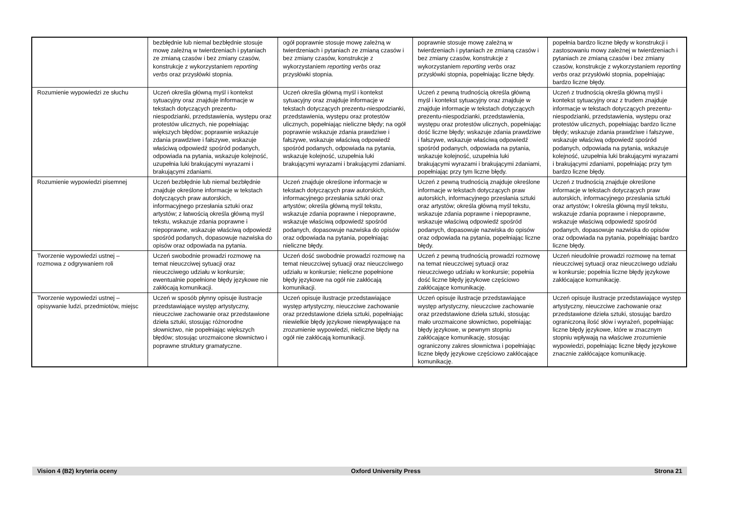| | bezbłędnie lub niemal bezbłędnie stosuje mowę zależną w twierdzeniach i pytaniach ze zmianą czasów i bez zmiany czasów, konstrukcje z wykorzystaniem reporting verbs oraz przysłówki stopnia. | ogół poprawnie stosuje mowę zależną w twierdzeniach i pytaniach ze zmianą czasów i bez zmiany czasów, konstrukcje z wykorzystaniem reporting verbs oraz przysłówki stopnia. | poprawnie stosuje mowę zależną w twierdzeniach i pytaniach ze zmianą czasów i bez zmiany czasów, konstrukcje z wykorzystaniem reporting verbs oraz przysłówki stopnia, popełniając liczne błędy. | popełnia bardzo liczne błędy w konstrukcji i zastosowaniu mowy zależnej w twierdzeniach i pytaniach ze zmianą czasów i bez zmiany czasów, konstrukcje z wykorzystaniem reporting verbs oraz przysłówki stopnia, popełniając bardzo liczne błędy. |
| Rozumienie wypowiedzi ze słuchu | Uczeń określa główną myśl i kontekst sytuacyjny oraz znajduje informacje w tekstach dotyczących prezentu-niespodzianki, przedstawienia, występu oraz protestów ulicznych, nie popełniając większych błędów; poprawnie wskazuje zdania prawdziwe i fałszywe, wskazuje właściwą odpowiedź spośród podanych, odpowiada na pytania, wskazuje kolejność, uzupełnia luki brakującymi wyrazami i brakującymi zdaniami. | Uczeń określa główną myśl i kontekst sytuacyjny oraz znajduje informacje w tekstach dotyczących prezentu-niespodzianki, przedstawienia, występu oraz protestów ulicznych, popełniając nieliczne błędy; na ogół poprawnie wskazuje zdania prawdziwe i fałszywe, wskazuje właściwą odpowiedź spośród podanych, odpowiada na pytania, wskazuje kolejność, uzupełnia luki brakującymi wyrazami i brakującymi zdaniami. | Uczeń z pewną trudnością określa główną myśl i kontekst sytuacyjny oraz znajduje w znajduje informacje w tekstach dotyczących prezentu-niespodzianki, przedstawienia, występu oraz protestów ulicznych, popełniając dość liczne błędy; wskazuje zdania prawdziwe i fałszywe, wskazuje właściwą odpowiedź spośród podanych, odpowiada na pytania, wskazuje kolejność, uzupełnia luki brakującymi wyrazami i brakującymi zdaniami, popełniając przy tym liczne błędy. | Uczeń z trudnością określa główną myśl i kontekst sytuacyjny oraz z trudem znajduje informacje w tekstach dotyczących prezentu-niespodzianki, przedstawienia, występu oraz protestów ulicznych, popełniając bardzo liczne błędy; wskazuje zdania prawdziwe i fałszywe, wskazuje właściwą odpowiedź spośród podanych, odpowiada na pytania, wskazuje kolejność, uzupełnia luki brakującymi wyrazami i brakującymi zdaniami, popełniając przy tym bardzo liczne błędy. |
| Rozumienie wypowiedzi pisemnej | Uczeń bezbłędnie lub niemal bezbłędnie znajduje określone informacje w tekstach dotyczących praw autorskich, informacyjnego przesłania sztuki oraz artystów; z łatwością określa główną myśl tekstu, wskazuje zdania poprawne i niepoprawne, wskazuje właściwą odpowiedź spośród podanych, dopasowuje nazwiska do opisów oraz odpowiada na pytania. | Uczeń znajduje określone informacje w tekstach dotyczących praw autorskich, informacyjnego przesłania sztuki oraz artystów; określa główną myśl tekstu, wskazuje zdania poprawne i niepoprawne, wskazuje właściwą odpowiedź spośród podanych, dopasowuje nazwiska do opisów oraz odpowiada na pytania, popełniając nieliczne błędy. | Uczeń z pewną trudnością znajduje określone informacje w tekstach dotyczących praw autorskich, informacyjnego przesłania sztuki oraz artystów; określa główną myśl tekstu, wskazuje zdania poprawne i niepoprawne, wskazuje właściwą odpowiedź spośród podanych, dopasowuje nazwiska do opisów oraz odpowiada na pytania, popełniając liczne błędy. | Uczeń z trudnością znajduje określone informacje w tekstach dotyczących praw autorskich, informacyjnego przesłania sztuki oraz artystów; ł określa główną myśl tekstu, wskazuje zdania poprawne i niepoprawne, wskazuje właściwą odpowiedź spośród podanych, dopasowuje nazwiska do opisów oraz odpowiada na pytania, popełniając bardzo liczne błędy. |
| Tworzenie wypowiedzi ustnej – rozmowa z odgrywaniem roli | Uczeń swobodnie prowadzi rozmowę na temat nieuczciwej sytuacji oraz nieuczciwego udziału w konkursie; ewentualnie popełnione błędy językowe nie zakłócają komunikacji. | Uczeń dość swobodnie prowadzi rozmowę na temat nieuczciwej sytuacji oraz nieuczciwego udziału w konkursie; nieliczne popełnione błędy językowe na ogół nie zakłócają komunikacji. | Uczeń z pewną trudnością prowadzi rozmowę na temat nieuczciwej sytuacji oraz nieuczciwego udziału w konkursie; popełnia dość liczne błędy językowe częściowo zakłócające komunikację. | Uczeń nieudolnie prowadzi rozmowę na temat nieuczciwej sytuacji oraz nieuczciwego udziału w konkursie; popełnia liczne błędy językowe zakłócające komunikację. |
| Tworzenie wypowiedzi ustnej – opisywanie ludzi, przedmiotów, miejsc | Uczeń w sposób płynny opisuje ilustracje przedstawiające występ artystyczny, nieuczciwe zachowanie oraz przedstawione dzieła sztuki, stosując różnorodne słownictwo, nie popełniając większych błędów; stosując urozmaicone słownictwo i poprawne struktury gramatyczne. | Uczeń opisuje ilustracje przedstawiające występ artystyczny, nieuczciwe zachowanie oraz przedstawione dzieła sztuki, popełniając niewielkie błędy językowe niewpływające na zrozumienie wypowiedzi, nieliczne błędy na ogół nie zakłócają komunikacji. | Uczeń opisuje ilustracje przedstawiające występ artystyczny, nieuczciwe zachowanie oraz przedstawione dzieła sztuki, stosując mało urozmaicone słownictwo, popełniając błędy językowe, w pewnym stopniu zakłócające komunikację, stosując ograniczony zakres słownictwa i popełniając liczne błędy językowe częściowo zakłócające komunikację. | Uczeń opisuje ilustracje przedstawiające występ artystyczny, nieuczciwe zachowanie oraz przedstawione dzieła sztuki, stosując bardzo ograniczoną ilość słów i wyrażeń, popełniając liczne błędy językowe, które w znacznym stopniu wpływają na właściwe zrozumienie wypowiedzi, popełniając liczne błędy językowe znacznie zakłócające komunikację. |
Vision 4 (B2) kryteria oceny Oxford University Press Strona 21